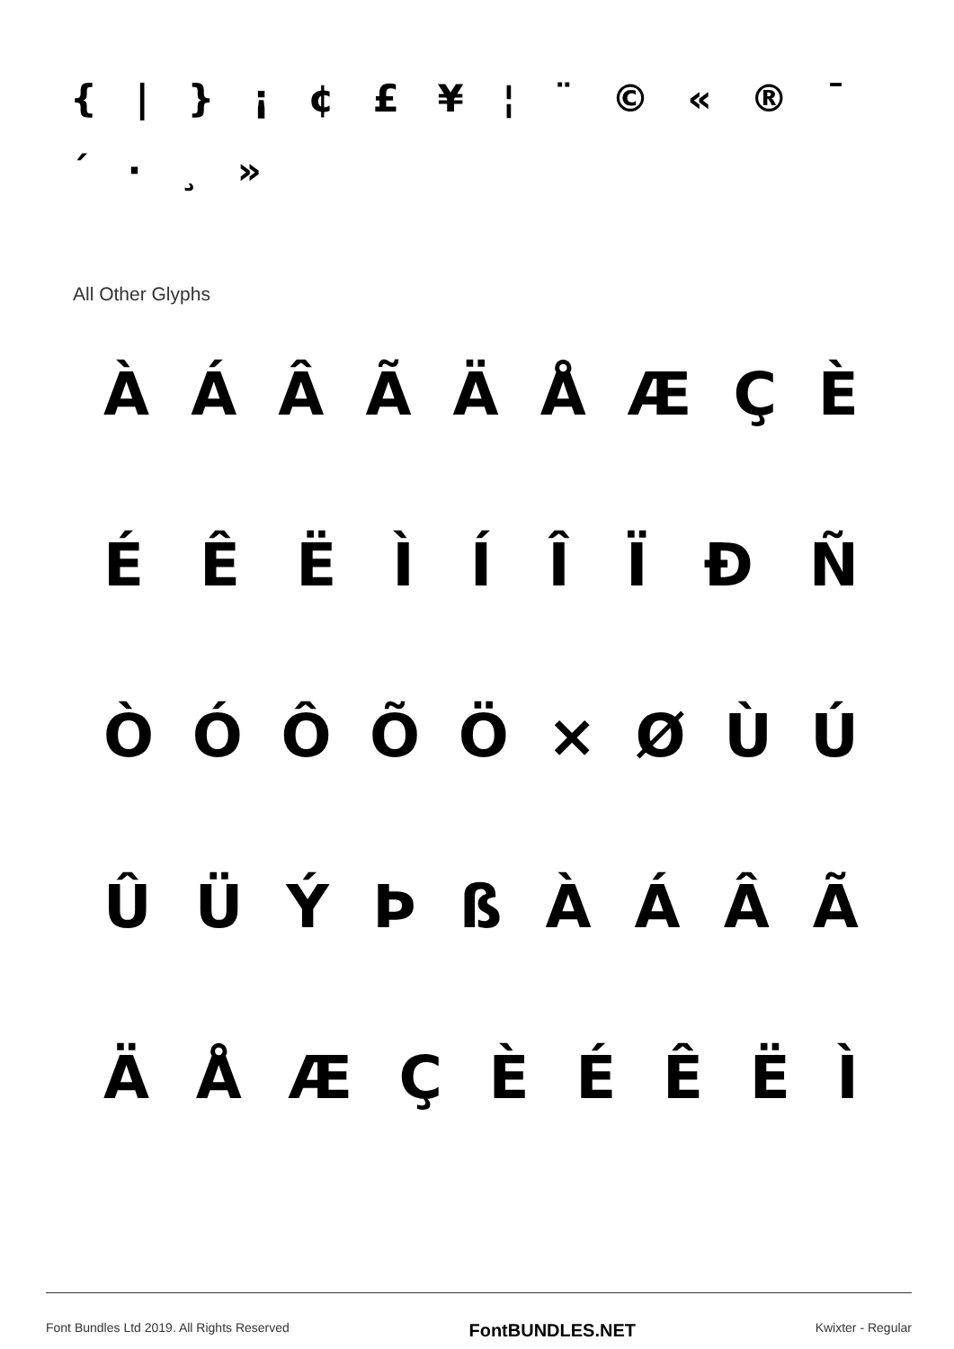{ | } ¡ ¢ £ ¥ ¦ ¨ © « ® ¯ ´ · ¸ »
All Other Glyphs
ÀÁÂÃÄÅÆÇÈ
ÉÊËÌÍÎÏÐÑ
ÒÓÔÕÖ × ØÙÚ
ÛÜÝÞßÀÁÂÃ
ÄÅÆÇÈÉÊËÌ
Font Bundles Ltd 2019. All Rights Reserved FontBUNDLES.NET Kwixter - Regular